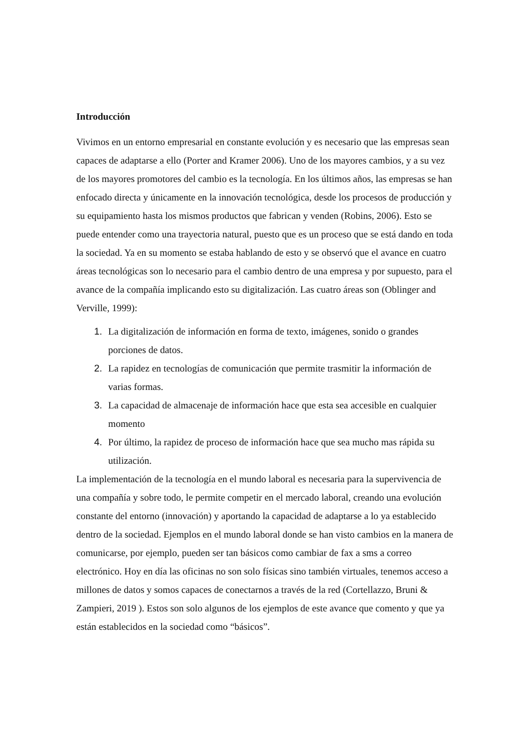Introducción
Vivimos en un entorno empresarial en constante evolución y es necesario que las empresas sean capaces de adaptarse a ello (Porter and Kramer 2006). Uno de los mayores cambios, y a su vez de los mayores promotores del cambio es la tecnología. En los últimos años, las empresas se han enfocado directa y únicamente en la innovación tecnológica, desde los procesos de producción y su equipamiento hasta los mismos productos que fabrican y venden (Robins, 2006). Esto se puede entender como una trayectoria natural, puesto que es un proceso que se está dando en toda la sociedad. Ya en su momento se estaba hablando de esto y se observó que el avance en cuatro áreas tecnológicas son lo necesario para el cambio dentro de una empresa y por supuesto, para el avance de la compañía implicando esto su digitalización. Las cuatro áreas son (Oblinger and Verville, 1999):
1. La digitalización de información en forma de texto, imágenes, sonido o grandes porciones de datos.
2. La rapidez en tecnologías de comunicación que permite trasmitir la información de varias formas.
3. La capacidad de almacenaje de información hace que esta sea accesible en cualquier momento
4. Por último, la rapidez de proceso de información hace que sea mucho mas rápida su utilización.
La implementación de la tecnología en el mundo laboral es necesaria para la supervivencia de una compañía y sobre todo, le permite competir en el mercado laboral, creando una evolución constante del entorno (innovación) y aportando la capacidad de adaptarse a lo ya establecido dentro de la sociedad. Ejemplos en el mundo laboral donde se han visto cambios en la manera de comunicarse, por ejemplo, pueden ser tan básicos como cambiar de fax a sms a correo electrónico. Hoy en día las oficinas no son solo físicas sino también virtuales, tenemos acceso a millones de datos y somos capaces de conectarnos a través de la red (Cortellazzo, Bruni & Zampieri, 2019 ). Estos son solo algunos de los ejemplos de este avance que comento y que ya están establecidos en la sociedad como “básicos”.